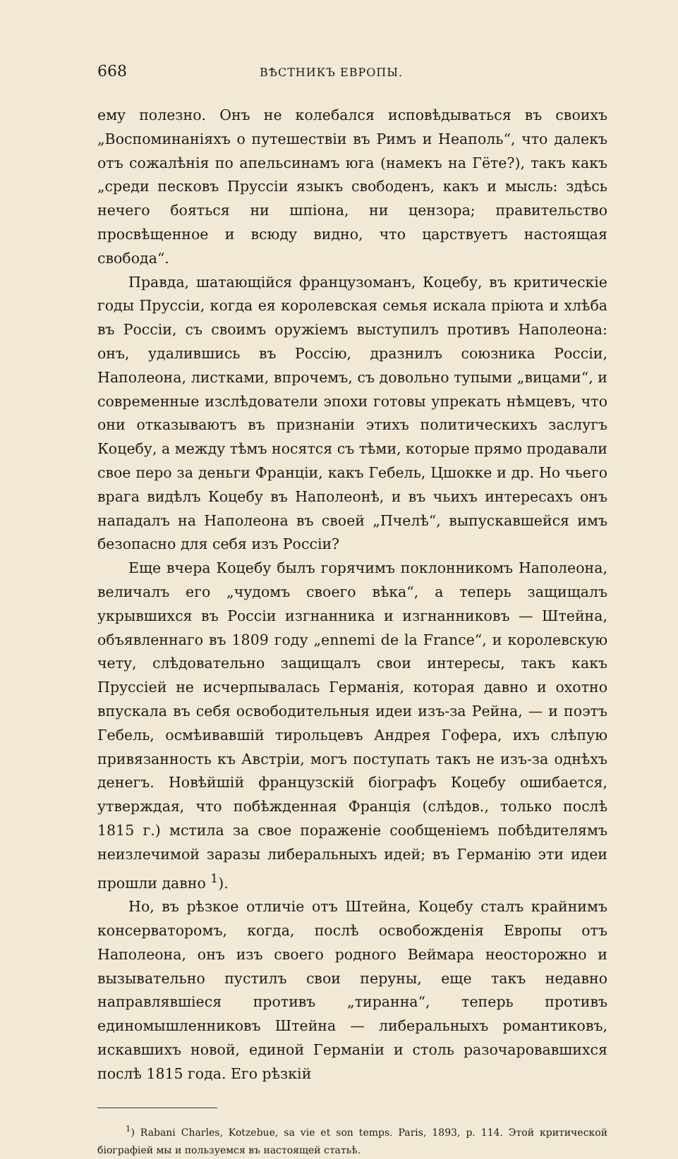668 ВѢСТНИКЪ ЕВРОПЫ.
ему полезно. Онъ не колебался исповѣдываться въ своихъ „Воспоминаніяхъ о путешествіи въ Римъ и Неаполь“, что далекъ отъ сожалѣнія по апельсинамъ юга (намекъ на Гёте?), такъ какъ „среди песковъ Пруссіи языкъ свободенъ, какъ и мысль: здѣсь нечего бояться ни шпіона, ни цензора; правительство просвѣщенное и всюду видно, что царствуетъ настоящая свобода“.
Правда, шатающійся французоманъ, Коцебу, въ критическіе годы Пруссіи, когда ея королевская семья искала пріюта и хлѣба въ Россіи, съ своимъ оружіемъ выступилъ противъ Наполеона: онъ, удалившись въ Россію, дразнилъ союзника Россіи, Наполеона, листками, впрочемъ, съ довольно тупыми „вицами“, и современные изслѣдователи эпохи готовы упрекать нѣмцевъ, что они отказываютъ въ признаніи этихъ политическихъ заслугъ Коцебу, а между тѣмъ носятся съ тѣми, которые прямо продавали свое перо за деньги Франціи, какъ Гебель, Цшокке и др. Но чьего врага видѣлъ Коцебу въ Наполеонѣ, и въ чьихъ интересахъ онъ нападалъ на Наполеона въ своей „Пчелѣ“, выпускавшейся имъ безопасно для себя изъ Россіи?
Еще вчера Коцебу былъ горячимъ поклонникомъ Наполеона, величалъ его „чудомъ своего вѣка“, а теперь защищалъ укрывшихся въ Россіи изгнанника и изгнанниковъ — Штейна, объявленнаго въ 1809 году „ennemi de la France“, и королевскую чету, слѣдовательно защищалъ свои интересы, такъ какъ Пруссіей не исчерпывалась Германія, которая давно и охотно впускала въ себя освободительныя идеи изъ-за Рейна, — и поэтъ Гебель, осмѣивавшій тирольцевъ Андрея Гофера, ихъ слѣпую привязанность къ Австріи, могъ поступать такъ не изъ-за однѣхъ денегъ. Новѣйшій французскій біографъ Коцебу ошибается, утверждая, что побѣжденная Франція (слѣдов., только послѣ 1815 г.) мстила за свое пораженіе сообщеніемъ побѣдителямъ неизлечимой заразы либеральныхъ идей; въ Германію эти идеи прошли давно <sup>1</sup>).
Но, въ рѣзкое отличіе отъ Штейна, Коцебу сталъ крайнимъ консерваторомъ, когда, послѣ освобожденія Европы отъ Наполеона, онъ изъ своего родного Веймара неосторожно и вызывательно пустилъ свои перуны, еще такъ недавно направлявшіеся противъ „тиранна“, теперь противъ единомышленниковъ Штейна — либеральныхъ романтиковъ, искавшихъ новой, единой Германіи и столь разочаровавшихся послѣ 1815 года. Его рѣзкій
<sup>1</sup>) Rabani Charles, Kotzebue, sa vie et son temps. Paris, 1893, p. 114. Этой критической біографіей мы и пользуемся въ настоящей статьѣ.